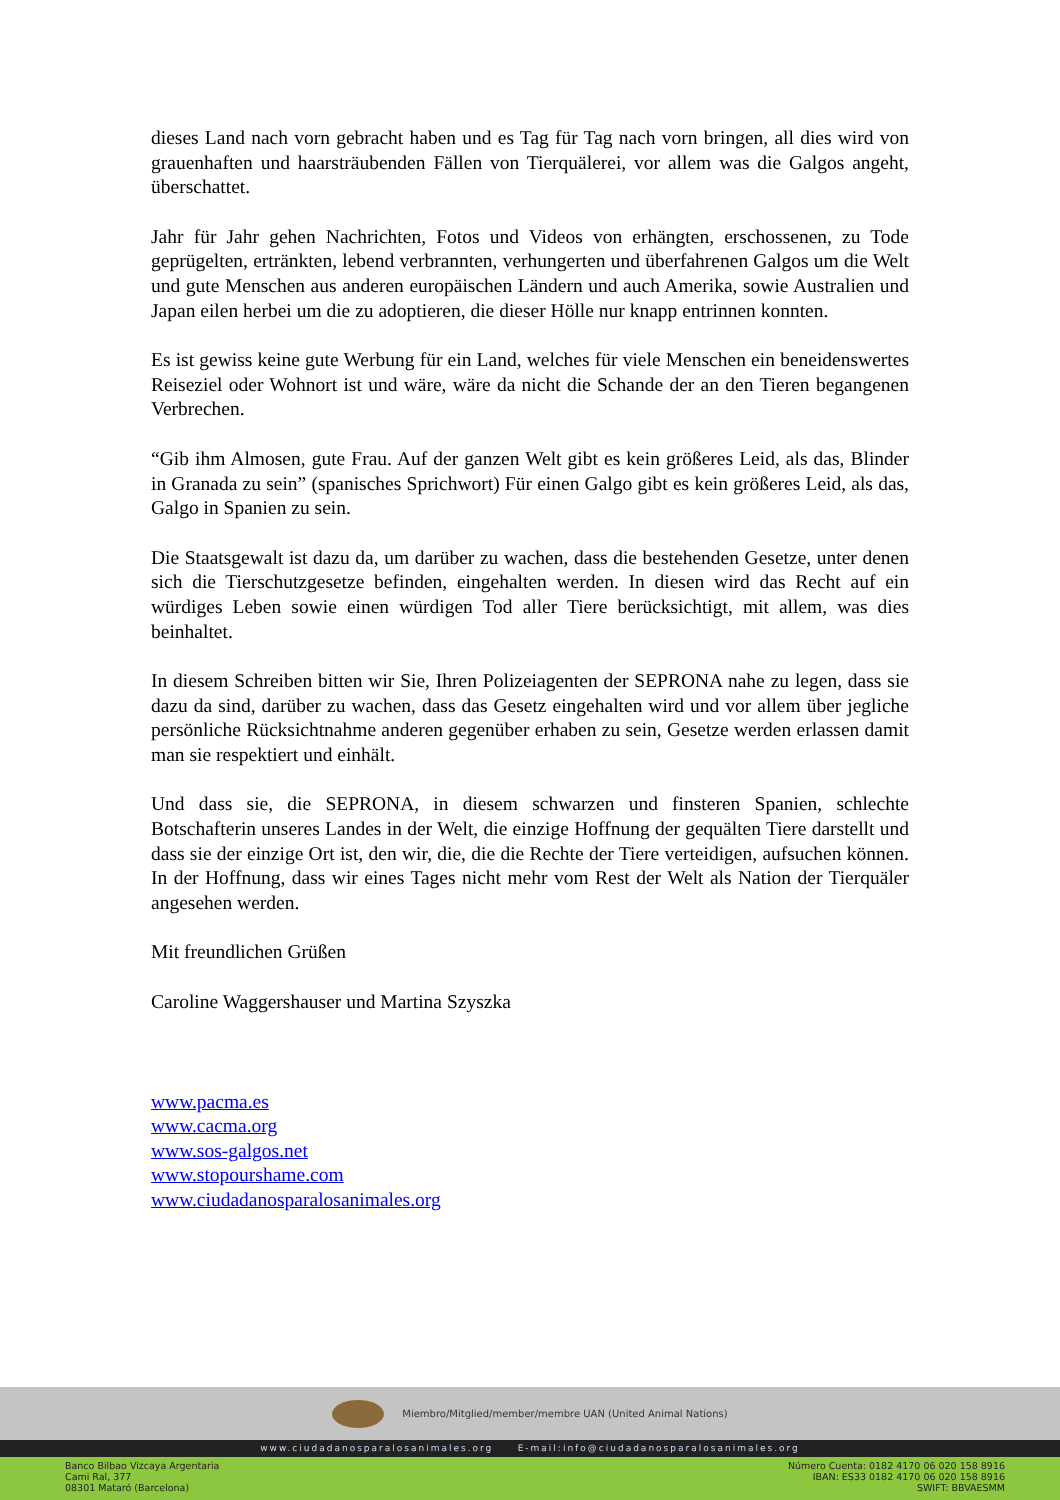dieses Land nach vorn gebracht haben und es Tag für Tag nach vorn bringen, all dies wird von grauenhaften und haarsträubenden Fällen von Tierquälerei, vor allem was die Galgos angeht, überschattet.
Jahr für Jahr gehen Nachrichten, Fotos und Videos von erhängten, erschossenen, zu Tode geprügelten, ertränkten, lebend verbrannten, verhungerten und überfahrenen Galgos um die Welt und gute Menschen aus anderen europäischen Ländern und auch Amerika, sowie Australien und Japan eilen herbei um die zu adoptieren, die dieser Hölle nur knapp entrinnen konnten.
Es ist gewiss keine gute Werbung für ein Land, welches für viele Menschen ein beneidenswertes Reiseziel oder Wohnort ist und wäre, wäre da nicht die Schande der an den Tieren begangenen Verbrechen.
“Gib ihm Almosen, gute Frau. Auf der ganzen Welt gibt es kein größeres Leid, als das, Blinder in Granada zu sein” (spanisches Sprichwort) Für einen Galgo gibt es kein größeres Leid, als das, Galgo in Spanien zu sein.
Die Staatsgewalt ist dazu da, um darüber zu wachen, dass die bestehenden Gesetze, unter denen sich die Tierschutzgesetze befinden, eingehalten werden. In diesen wird das Recht auf ein würdiges Leben sowie einen würdigen Tod aller Tiere berücksichtigt, mit allem, was dies beinhaltet.
In diesem Schreiben bitten wir Sie, Ihren Polizeiagenten der SEPRONA nahe zu legen, dass sie dazu da sind, darüber zu wachen, dass das Gesetz eingehalten wird und vor allem über jegliche persönliche Rücksichtnahme anderen gegenüber erhaben zu sein, Gesetze werden erlassen damit man sie respektiert und einhält.
Und dass sie, die SEPRONA, in diesem schwarzen und finsteren Spanien, schlechte Botschafterin unseres Landes in der Welt, die einzige Hoffnung der gequälten Tiere darstellt und dass sie der einzige Ort ist, den wir, die, die die Rechte der Tiere verteidigen, aufsuchen können. In der Hoffnung, dass wir eines Tages nicht mehr vom Rest der Welt als Nation der Tierquäler angesehen werden.
Mit freundlichen Grüßen
Caroline Waggershauser und Martina Szyszka
www.pacma.es
www.cacma.org
www.sos-galgos.net
www.stopourshame.com
www.ciudadanosparalosanimales.org
Miembro/Mitglied/member/membre UAN (United Animal Nations)
www.ciudadanosparalosanimales.org E-mail:info@ciudadanosparalosanimales.org
Banco Bilbao Vizcaya Argentaria
Cami Ral, 377
08301 Mataró (Barcelona)
Número Cuenta: 0182 4170 06 020 158 8916
IBAN: ES33 0182 4170 06 020 158 8916
SWIFT: BBVAESMM